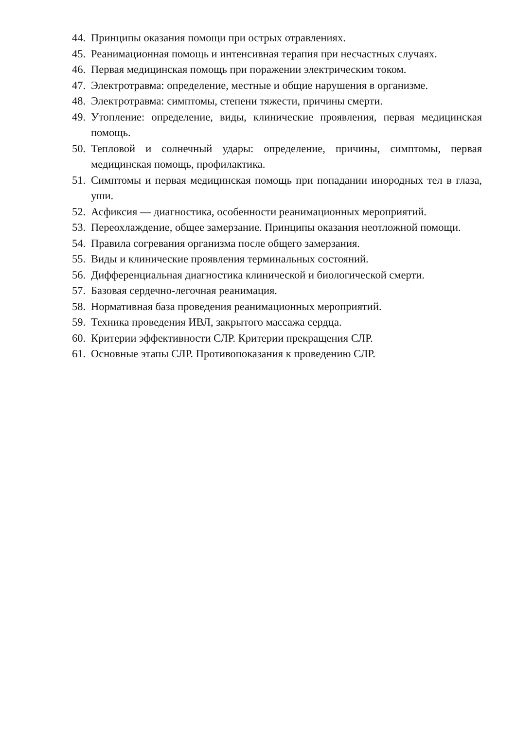44. Принципы оказания помощи при острых отравлениях.
45. Реанимационная помощь и интенсивная терапия при несчастных случаях.
46. Первая медицинская помощь при поражении электрическим током.
47. Электротравма: определение, местные и общие нарушения в организме.
48. Электротравма: симптомы, степени тяжести, причины смерти.
49. Утопление: определение, виды, клинические проявления, первая медицинская помощь.
50. Тепловой и солнечный удары: определение, причины, симптомы, первая медицинская помощь, профилактика.
51. Симптомы и первая медицинская помощь при попадании инородных тел в глаза, уши.
52. Асфиксия — диагностика, особенности реанимационных мероприятий.
53. Переохлаждение, общее замерзание. Принципы оказания неотложной помощи.
54. Правила согревания организма после общего замерзания.
55. Виды и клинические проявления терминальных состояний.
56. Дифференциальная диагностика клинической и биологической смерти.
57. Базовая сердечно-легочная реанимация.
58. Нормативная база проведения реанимационных мероприятий.
59. Техника проведения ИВЛ, закрытого массажа сердца.
60. Критерии эффективности СЛР. Критерии прекращения СЛР.
61. Основные этапы СЛР. Противопоказания к проведению СЛР.